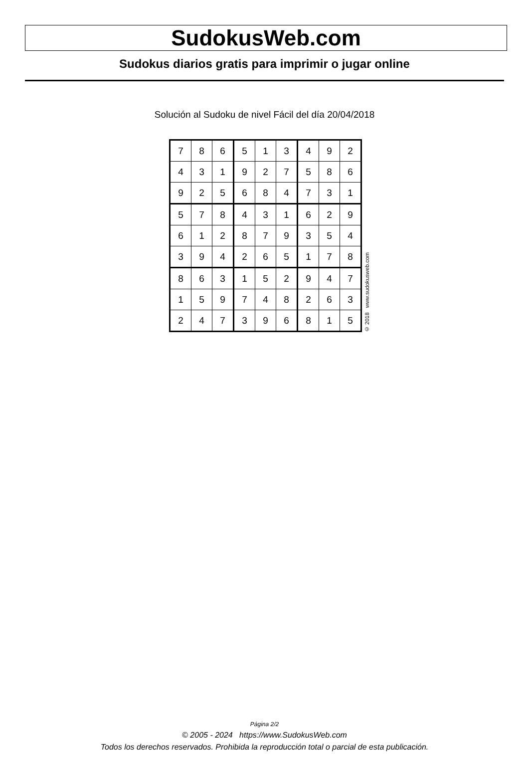SudokusWeb.com
Sudokus diarios gratis para imprimir o jugar online
Solución al Sudoku de nivel Fácil del día 20/04/2018
| 7 | 8 | 6 | 5 | 1 | 3 | 4 | 9 | 2 |
| 4 | 3 | 1 | 9 | 2 | 7 | 5 | 8 | 6 |
| 9 | 2 | 5 | 6 | 8 | 4 | 7 | 3 | 1 |
| 5 | 7 | 8 | 4 | 3 | 1 | 6 | 2 | 9 |
| 6 | 1 | 2 | 8 | 7 | 9 | 3 | 5 | 4 |
| 3 | 9 | 4 | 2 | 6 | 5 | 1 | 7 | 8 |
| 8 | 6 | 3 | 1 | 5 | 2 | 9 | 4 | 7 |
| 1 | 5 | 9 | 7 | 4 | 8 | 2 | 6 | 3 |
| 2 | 4 | 7 | 3 | 9 | 6 | 8 | 1 | 5 |
© 2018 www.sudokusweb.com
Página 2/2
© 2005 - 2024 https://www.SudokusWeb.com
Todos los derechos reservados. Prohibida la reproducción total o parcial de esta publicación.